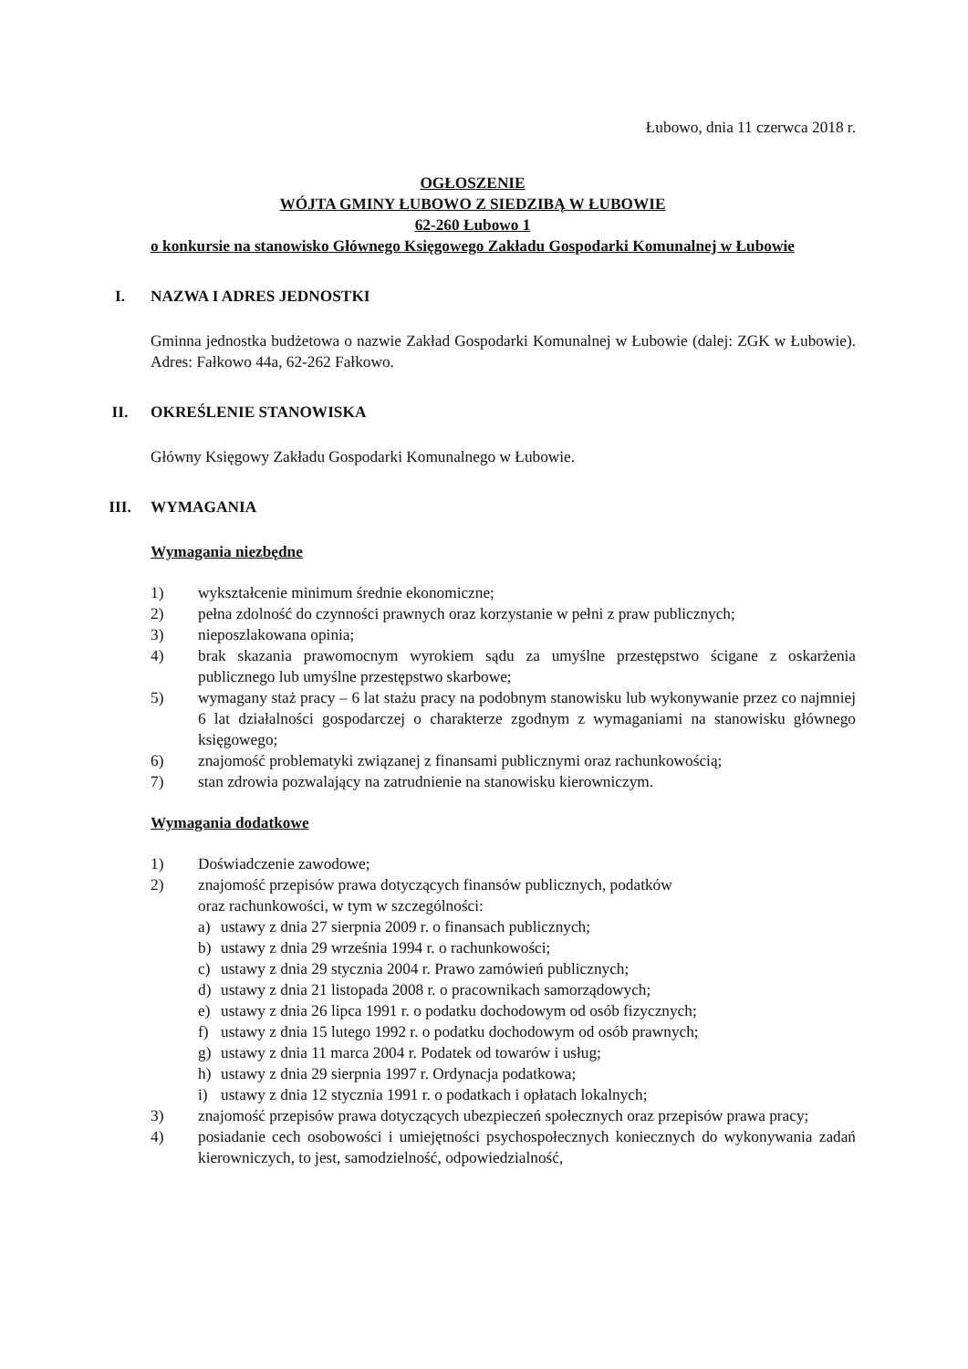Łubowo, dnia 11 czerwca 2018 r.
OGŁOSZENIE
WÓJTA GMINY ŁUBOWO Z SIEDZIBĄ W ŁUBOWIE
62-260 Łubowo 1
o konkursie na stanowisko Głównego Księgowego Zakładu Gospodarki Komunalnej w Łubowie
I. NAZWA I ADRES JEDNOSTKI
Gminna jednostka budżetowa o nazwie Zakład Gospodarki Komunalnej w Łubowie (dalej: ZGK w Łubowie). Adres: Fałkowo 44a, 62-262 Fałkowo.
II. OKREŚLENIE STANOWISKA
Główny Księgowy Zakładu Gospodarki Komunalnego w Łubowie.
III. WYMAGANIA
Wymagania niezbędne
1) wykształcenie minimum średnie ekonomiczne;
2) pełna zdolność do czynności prawnych oraz korzystanie w pełni z praw publicznych;
3) nieposzlakowana opinia;
4) brak skazania prawomocnym wyrokiem sądu za umyślne przestępstwo ścigane z oskarżenia publicznego lub umyślne przestępstwo skarbowe;
5) wymagany staż pracy – 6 lat stażu pracy na podobnym stanowisku lub wykonywanie przez co najmniej 6 lat działalności gospodarczej o charakterze zgodnym z wymaganiami na stanowisku głównego księgowego;
6) znajomość problematyki związanej z finansami publicznymi oraz rachunkowością;
7) stan zdrowia pozwalający na zatrudnienie na stanowisku kierowniczym.
Wymagania dodatkowe
1) Doświadczenie zawodowe;
2) znajomość przepisów prawa dotyczących finansów publicznych, podatków
oraz rachunkowości, w tym w szczególności:
a) ustawy z dnia 27 sierpnia 2009 r. o finansach publicznych;
b) ustawy z dnia 29 września 1994 r. o rachunkowości;
c) ustawy z dnia 29 stycznia 2004 r. Prawo zamówień publicznych;
d) ustawy z dnia 21 listopada 2008 r. o pracownikach samorządowych;
e) ustawy z dnia 26 lipca 1991 r. o podatku dochodowym od osób fizycznych;
f) ustawy z dnia 15 lutego 1992 r. o podatku dochodowym od osób prawnych;
g) ustawy z dnia 11 marca 2004 r. Podatek od towarów i usług;
h) ustawy z dnia 29 sierpnia 1997 r. Ordynacja podatkowa;
i) ustawy z dnia 12 stycznia 1991 r. o podatkach i opłatach lokalnych;
3) znajomość przepisów prawa dotyczących ubezpieczeń społecznych oraz przepisów prawa pracy;
4) posiadanie cech osobowości i umiejętności psychospołecznych koniecznych do wykonywania zadań kierowniczych, to jest, samodzielność, odpowiedzialność,